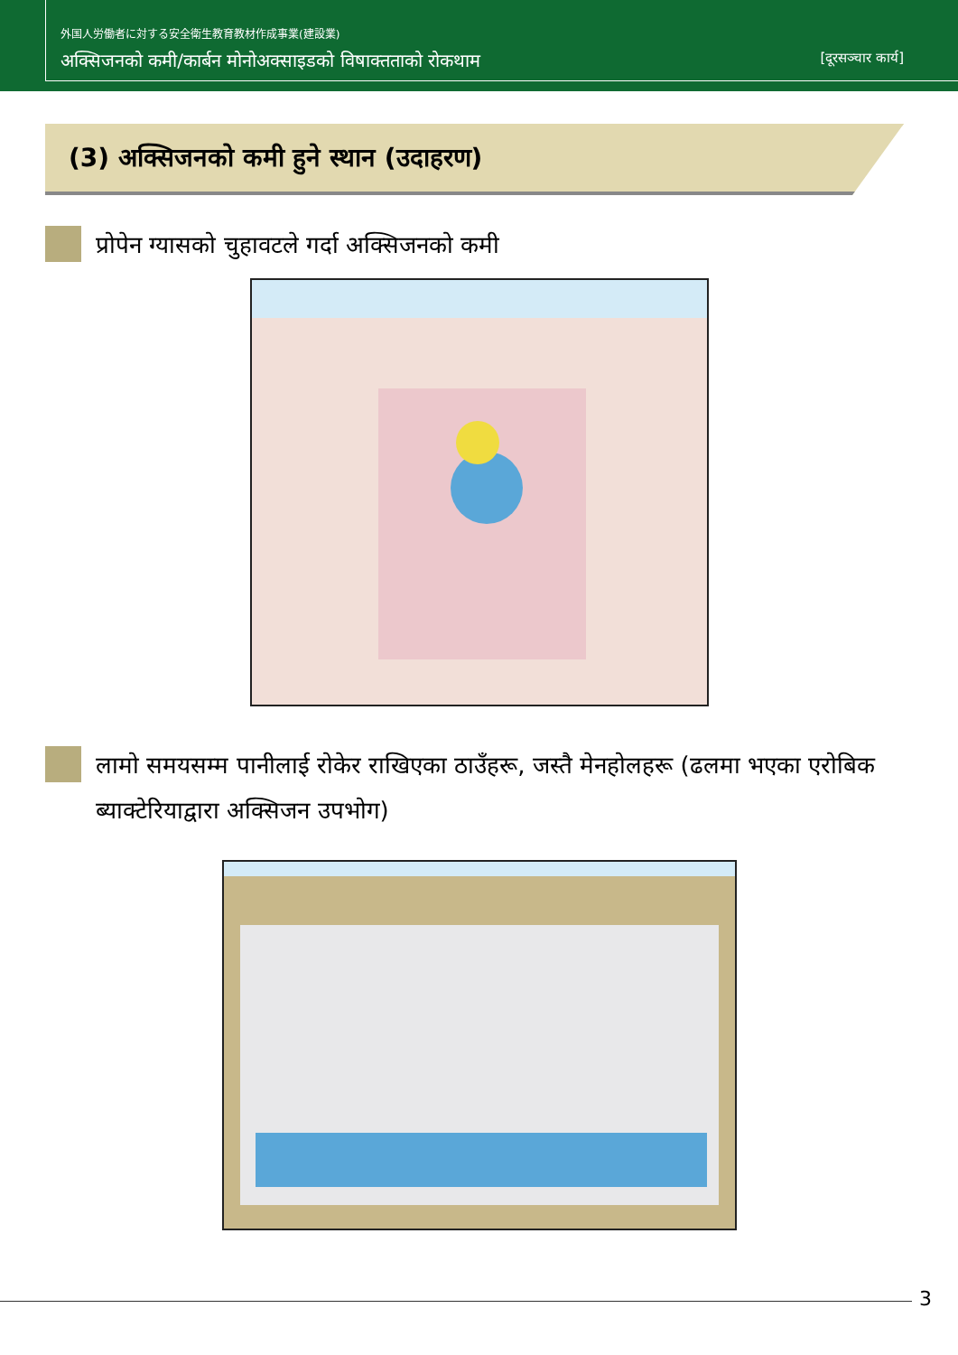外国人労働者に対する安全衛生教育教材作成事業(建設業)
अक्सिजनको कमी/कार्बन मोनोअक्साइडको विषाक्तताको रोकथाम [दूरसञ्चार कार्य]
(3) अक्सिजनको कमी हुने स्थान (उदाहरण)
प्रोपेन ग्यासको चुहावटले गर्दा अक्सिजनको कमी
लामो समयसम्म पानीलाई रोकेर राखिएका ठाउँहरू, जस्तै मेनहोलहरू (ढलमा भएका एरोबिक ब्याक्टेरियाद्वारा अक्सिजन उपभोग)
3